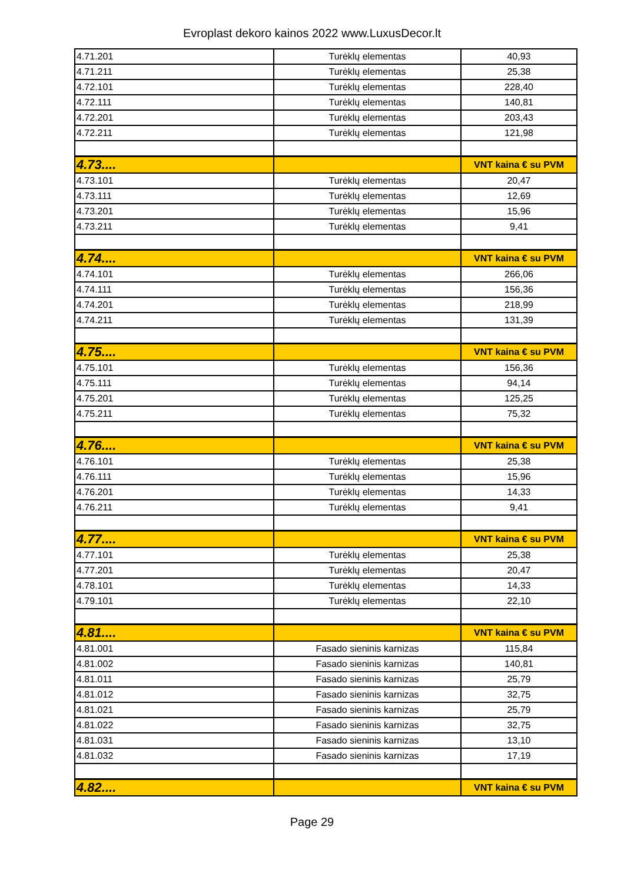Evroplast dekoro kainos 2022 www.LuxusDecor.lt
| 4.71.201 | Turėklų elementas | 40,93 |
| 4.71.211 | Turėklų elementas | 25,38 |
| 4.72.101 | Turėklų elementas | 228,40 |
| 4.72.111 | Turėklų elementas | 140,81 |
| 4.72.201 | Turėklų elementas | 203,43 |
| 4.72.211 | Turėklų elementas | 121,98 |
| 4.73.... | | VNT kaina € su PVM |
| 4.73.101 | Turėklų elementas | 20,47 |
| 4.73.111 | Turėklų elementas | 12,69 |
| 4.73.201 | Turėklų elementas | 15,96 |
| 4.73.211 | Turėklų elementas | 9,41 |
| 4.74.... | | VNT kaina € su PVM |
| 4.74.101 | Turėklų elementas | 266,06 |
| 4.74.111 | Turėklų elementas | 156,36 |
| 4.74.201 | Turėklų elementas | 218,99 |
| 4.74.211 | Turėklų elementas | 131,39 |
| 4.75.... | | VNT kaina € su PVM |
| 4.75.101 | Turėklų elementas | 156,36 |
| 4.75.111 | Turėklų elementas | 94,14 |
| 4.75.201 | Turėklų elementas | 125,25 |
| 4.75.211 | Turėklų elementas | 75,32 |
| 4.76.... | | VNT kaina € su PVM |
| 4.76.101 | Turėklų elementas | 25,38 |
| 4.76.111 | Turėklų elementas | 15,96 |
| 4.76.201 | Turėklų elementas | 14,33 |
| 4.76.211 | Turėklų elementas | 9,41 |
| 4.77.... | | VNT kaina € su PVM |
| 4.77.101 | Turėklų elementas | 25,38 |
| 4.77.201 | Turėklų elementas | 20,47 |
| 4.78.101 | Turėklų elementas | 14,33 |
| 4.79.101 | Turėklų elementas | 22,10 |
| 4.81.... | | VNT kaina € su PVM |
| 4.81.001 | Fasado sieninis karnizas | 115,84 |
| 4.81.002 | Fasado sieninis karnizas | 140,81 |
| 4.81.011 | Fasado sieninis karnizas | 25,79 |
| 4.81.012 | Fasado sieninis karnizas | 32,75 |
| 4.81.021 | Fasado sieninis karnizas | 25,79 |
| 4.81.022 | Fasado sieninis karnizas | 32,75 |
| 4.81.031 | Fasado sieninis karnizas | 13,10 |
| 4.81.032 | Fasado sieninis karnizas | 17,19 |
| 4.82.... | | VNT kaina € su PVM |
Page 29